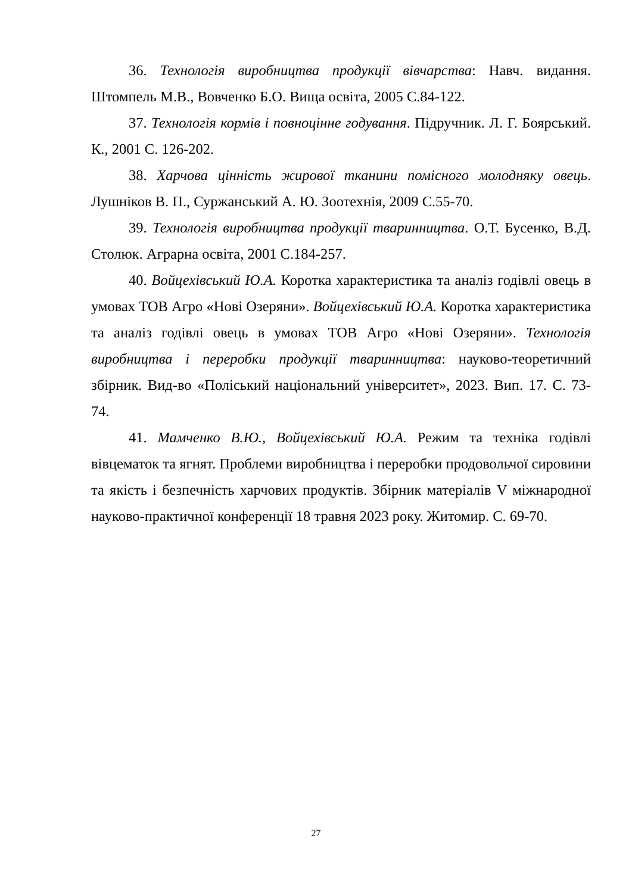36. Технологія виробництва продукції вівчарства: Навч. видання. Штомпель М.В., Вовченко Б.О. Вища освіта, 2005 С.84-122.
37. Технологія кормів і повноцінне годування. Підручник. Л. Г. Боярський. К., 2001 С. 126-202.
38. Харчова цінність жирової тканини помісного молодняку овець. Лушніков В. П., Суржанський А. Ю. Зоотехнія, 2009 С.55-70.
39. Технологія виробництва продукції тваринництва. О.Т. Бусенко, В.Д. Столюк. Аграрна освіта, 2001 С.184-257.
40. Войцехівський Ю.А. Коротка характеристика та аналіз годівлі овець в умовах ТОВ Агро «Нові Озеряни». Войцехівський Ю.А. Коротка характеристика та аналіз годівлі овець в умовах ТОВ Агро «Нові Озеряни». Технологія виробництва і переробки продукції тваринництва: науково-теоретичний збірник. Вид-во «Поліський національний університет», 2023. Вип. 17. С. 73-74.
41. Мамченко В.Ю., Войцехівський Ю.А. Режим та техніка годівлі вівцематок та ягнят. Проблеми виробництва і переробки продовольчої сировини та якість і безпечність харчових продуктів. Збірник матеріалів V міжнародної науково-практичної конференції 18 травня 2023 року. Житомир. С. 69-70.
27